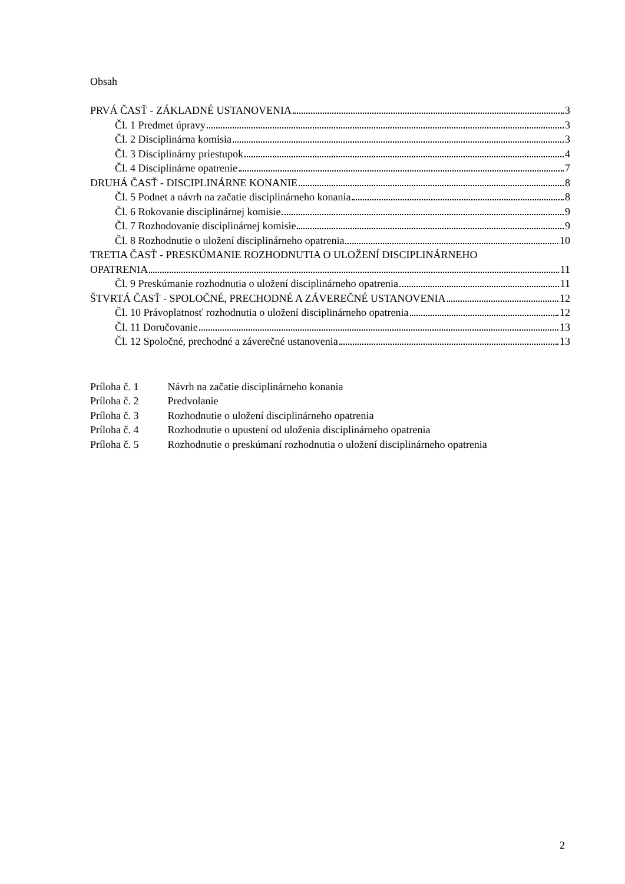Obsah
PRVÁ ČASŤ - ZÁKLADNÉ USTANOVENIA 3
Čl. 1 Predmet úpravy 3
Čl. 2 Disciplinárna komisia 3
Čl. 3 Disciplinárny priestupok 4
Čl. 4 Disciplinárne opatrenie 7
DRUHÁ ČASŤ - DISCIPLINÁRNE KONANIE 8
Čl. 5 Podnet a návrh na začatie disciplinárneho konania 8
Čl. 6 Rokovanie disciplinárnej komisie 9
Čl. 7 Rozhodovanie disciplinárnej komisie 9
Čl. 8 Rozhodnutie o uložení disciplinárneho opatrenia 10
TRETIA ČASŤ - PRESKÚMANIE ROZHODNUTIA O ULOŽENÍ DISCIPLINÁRNEHO
OPATRENIA 11
Čl. 9 Preskúmanie rozhodnutia o uložení disciplinárneho opatrenia 11
ŠTVRTÁ ČASŤ - SPOLOČNÉ, PRECHODNÉ A ZÁVEREČNÉ USTANOVENIA 12
Čl. 10 Právoplatnosť rozhodnutia o uložení disciplinárneho opatrenia 12
Čl. 11 Doručovanie 13
Čl. 12 Spoločné, prechodné a záverečné ustanovenia 13
Príloha č. 1 Návrh na začatie disciplinárneho konania
Príloha č. 2 Predvolanie
Príloha č. 3 Rozhodnutie o uložení disciplinárneho opatrenia
Príloha č. 4 Rozhodnutie o upustení od uloženia disciplinárneho opatrenia
Príloha č. 5 Rozhodnutie o preskúmaní rozhodnutia o uložení disciplinárneho opatrenia
2